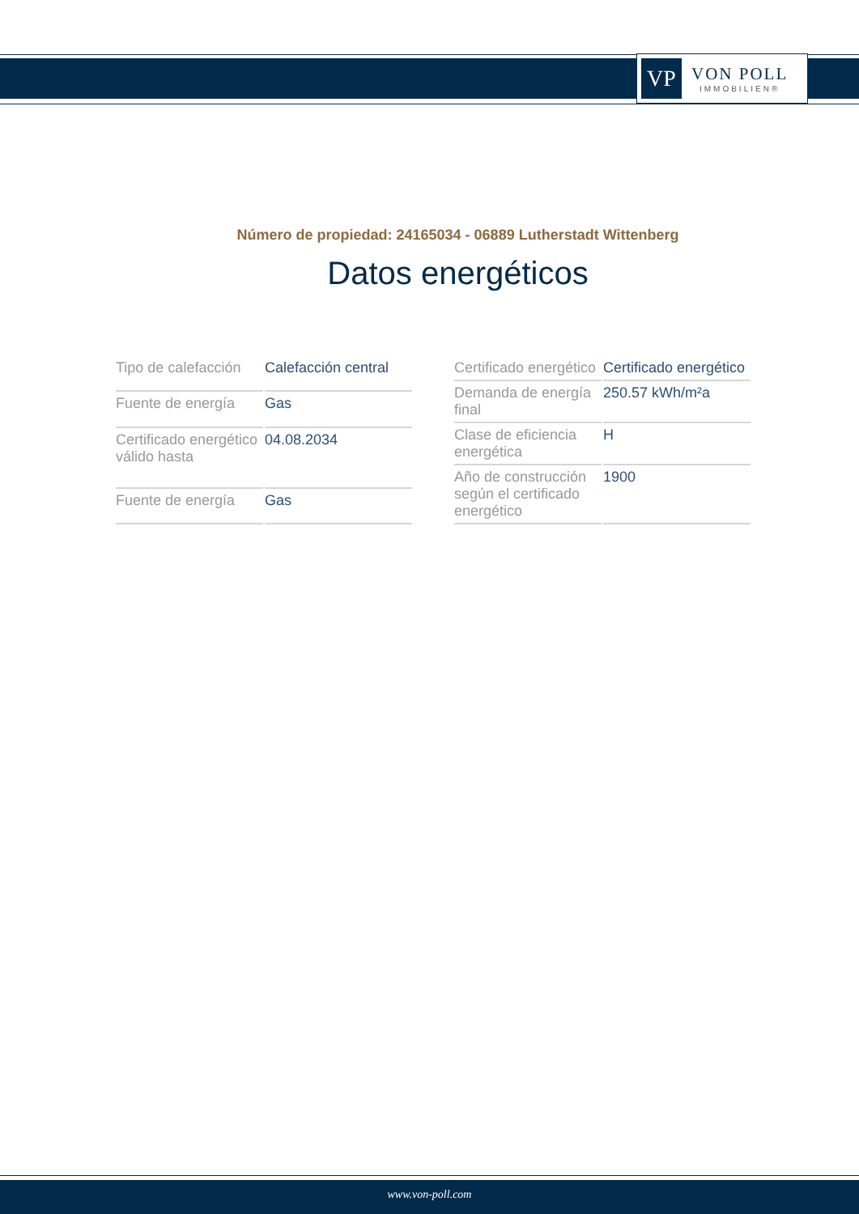VP
VON POLL
IMMOBILIEN®
Número de propiedad: 24165034 - 06889 Lutherstadt Wittenberg
Datos energéticos
| Tipo de calefacción | Calefacción central |
| Fuente de energía | Gas |
| Certificado energético válido hasta | 04.08.2034 |
| Fuente de energía | Gas |
| Certificado energético | Certificado energético |
| Demanda de energía final | 250.57 kWh/m²a |
| Clase de eficiencia energética | H |
| Año de construcción según el certificado energético | 1900 |
www.von-poll.com